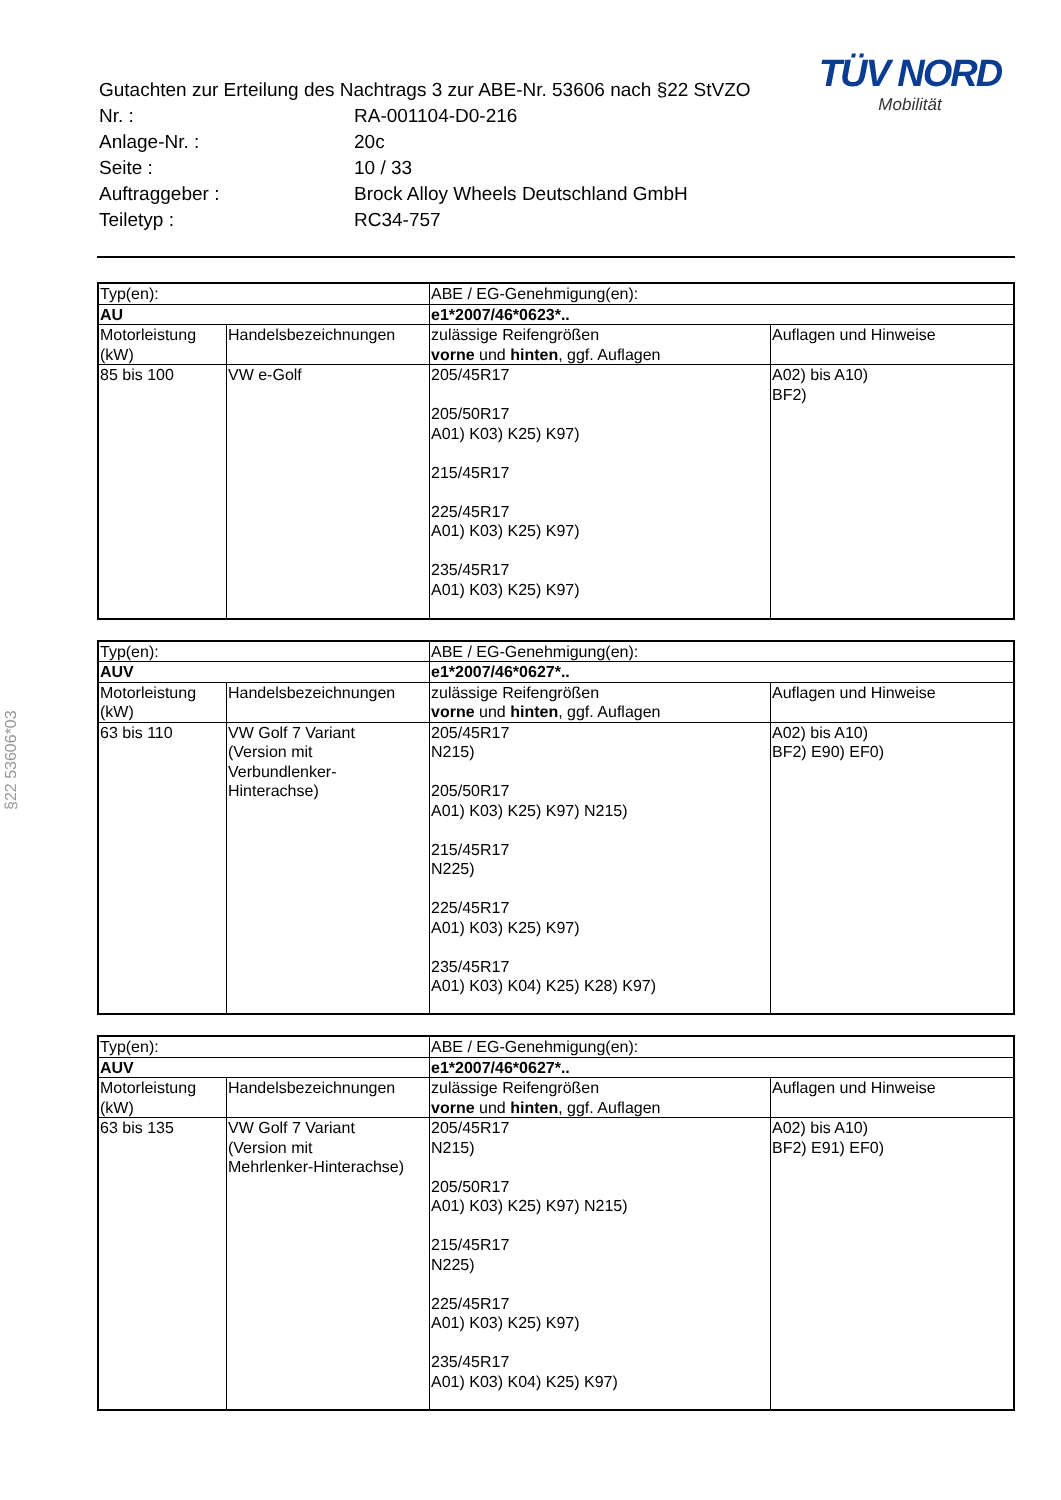§22 53606*03
TÜV NORD
Mobilität
| Gutachten zur Erteilung des Nachtrags 3 zur ABE-Nr. 53606 nach §22 StVZO | |
| Nr. : | RA-001104-D0-216 |
| Anlage-Nr. : | 20c |
| Seite : | 10 / 33 |
| Auftraggeber : | Brock Alloy Wheels Deutschland GmbH |
| Teiletyp : | RC34-757 |
| Typ(en): | | ABE / EG-Genehmigung(en): | |
| AU | | e1*2007/46*0623*.. | |
| Motorleistung (kW) | Handelsbezeichnungen | zulässige Reifengrößen vorne und hinten , ggf. Auflagen | Auflagen und Hinweise |
| 85 bis 100 | VW e-Golf | 205/45R17 205/50R17 A01) K03) K25) K97) 215/45R17 225/45R17 A01) K03) K25) K97) 235/45R17 A01) K03) K25) K97) | A02) bis A10) BF2) |
| Typ(en): | | ABE / EG-Genehmigung(en): | |
| AUV | | e1*2007/46*0627*.. | |
| Motorleistung (kW) | Handelsbezeichnungen | zulässige Reifengrößen vorne und hinten , ggf. Auflagen | Auflagen und Hinweise |
| 63 bis 110 | VW Golf 7 Variant (Version mit Verbundlenker- Hinterachse) | 205/45R17 N215) 205/50R17 A01) K03) K25) K97) N215) 215/45R17 N225) 225/45R17 A01) K03) K25) K97) 235/45R17 A01) K03) K04) K25) K28) K97) | A02) bis A10) BF2) E90) EF0) |
| Typ(en): | | ABE / EG-Genehmigung(en): | |
| AUV | | e1*2007/46*0627*.. | |
| Motorleistung (kW) | Handelsbezeichnungen | zulässige Reifengrößen vorne und hinten , ggf. Auflagen | Auflagen und Hinweise |
| 63 bis 135 | VW Golf 7 Variant (Version mit Mehrlenker-Hinterachse) | 205/45R17 N215) 205/50R17 A01) K03) K25) K97) N215) 215/45R17 N225) 225/45R17 A01) K03) K25) K97) 235/45R17 A01) K03) K04) K25) K97) | A02) bis A10) BF2) E91) EF0) |